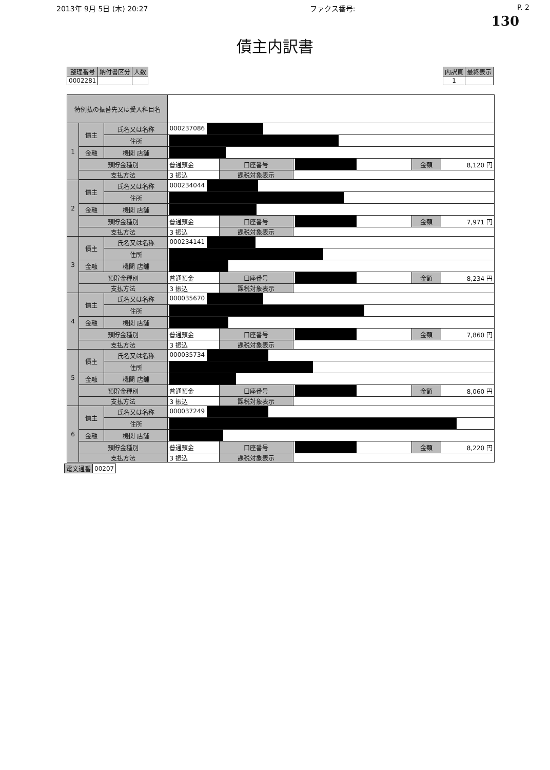2013年 9月 5日 (木) 20:27 ファクス番号: P. 2
130
債主内訳書
| 整理番号 | 納付書区分 | 人数 |
| --- | --- | --- |
| 0002281 | | |
| 内訳頁 | 最終表示 |
| --- | --- |
| 1 | |
| 特例払の振替先又は受入科目名 | | | | | | | |
| 1 | 債主 | 氏名又は名称 | 000237086 | | | | |
| | | 住所 | | | | | |
| | 金融 | 機関 店舗 | | | | | |
| | 預貯金種別 | | 普通預金 | 口座番号 | | 金額 | 8,120 円 |
| | 支払方法 | | 3 振込 | 課税対象表示 | | | |
| 2 | 債主 | 氏名又は名称 | 000234044 | | | | |
| | | 住所 | | | | | |
| | 金融 | 機関 店舗 | | | | | |
| | 預貯金種別 | | 普通預金 | 口座番号 | | 金額 | 7,971 円 |
| | 支払方法 | | 3 振込 | 課税対象表示 | | | |
| 3 | 債主 | 氏名又は名称 | 000234141 | | | | |
| | | 住所 | | | | | |
| | 金融 | 機関 店舗 | | | | | |
| | 預貯金種別 | | 普通預金 | 口座番号 | | 金額 | 8,234 円 |
| | 支払方法 | | 3 振込 | 課税対象表示 | | | |
| 4 | 債主 | 氏名又は名称 | 000035670 | | | | |
| | | 住所 | | | | | |
| | 金融 | 機関 店舗 | | | | | |
| | 預貯金種別 | | 普通預金 | 口座番号 | | 金額 | 7,860 円 |
| | 支払方法 | | 3 振込 | 課税対象表示 | | | |
| 5 | 債主 | 氏名又は名称 | 000035734 | | | | |
| | | 住所 | | | | | |
| | 金融 | 機関 店舗 | | | | | |
| | 預貯金種別 | | 普通預金 | 口座番号 | | 金額 | 8,060 円 |
| | 支払方法 | | 3 振込 | 課税対象表示 | | | |
| 6 | 債主 | 氏名又は名称 | 000037249 | | | | |
| | | 住所 | | | | | |
| | 金融 | 機関 店舗 | | | | | |
| | 預貯金種別 | | 普通預金 | 口座番号 | | 金額 | 8,220 円 |
| | 支払方法 | | 3 振込 | 課税対象表示 | | | |
| 電文通番 | 00207 |